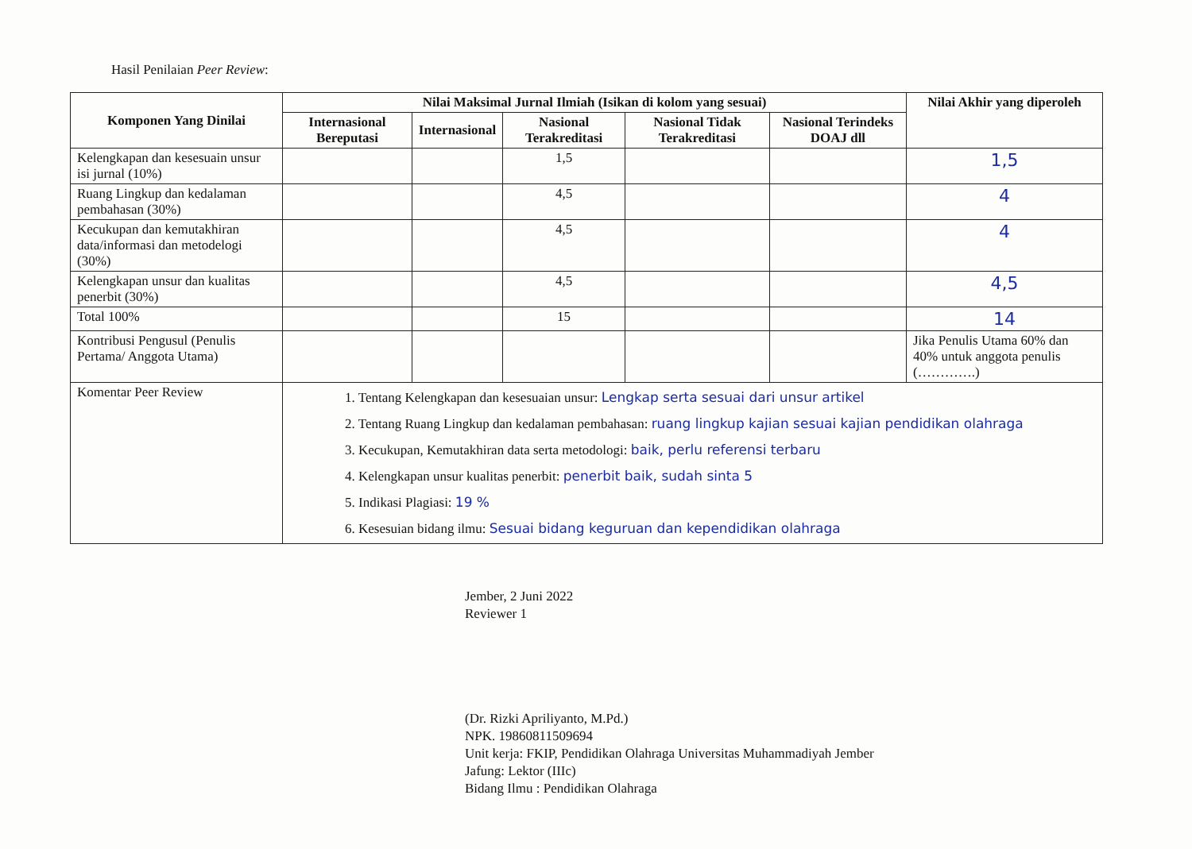Hasil Penilaian Peer Review:
| Komponen Yang Dinilai | Nilai Maksimal Jurnal Ilmiah (Isikan di kolom yang sesuai) | | | | | Nilai Akhir yang diperoleh |
| --- | --- | --- | --- | --- | --- | --- |
| | Internasional Bereputasi | Internasional | Nasional Terakreditasi | Nasional Tidak Terakreditasi | Nasional Terindeks DOAJ dll | |
| Kelengkapan dan kesesuain unsur isi jurnal (10%) | | | 1,5 | | | 1,5 |
| Ruang Lingkup dan kedalaman pembahasan (30%) | | | 4,5 | | | 4 |
| Kecukupan dan kemutakhiran data/informasi dan metodelogi (30%) | | | 4,5 | | | 4 |
| Kelengkapan unsur dan kualitas penerbit (30%) | | | 4,5 | | | 4,5 |
| Total 100% | | | 15 | | | 14 |
| Kontribusi Pengusul (Penulis Pertama/ Anggota Utama) | | | | | | Jika Penulis Utama 60% dan 40% untuk anggota penulis (………….) |
| Komentar Peer Review | 1. Tentang Kelengkapan dan kesesuaian unsur: Lengkap serta sesuai dari unsur artikel 2. Tentang Ruang Lingkup dan kedalaman pembahasan: ruang lingkup kajian sesuai kajian pendidikan olahraga 3. Kecukupan, Kemutakhiran data serta metodologi: baik, perlu referensi terbaru 4. Kelengkapan unsur kualitas penerbit: penerbit baik, sudah sinta 5 5. Indikasi Plagiasi: 19 % 6. Kesesuian bidang ilmu: Sesuai bidang keguruan dan kependidikan olahraga | | | | | |
Jember, 2 Juni 2022
Reviewer 1
(Dr. Rizki Apriliyanto, M.Pd.)
NPK. 19860811509694
Unit kerja: FKIP, Pendidikan Olahraga Universitas Muhammadiyah Jember
Jafung: Lektor (IIIc)
Bidang Ilmu : Pendidikan Olahraga